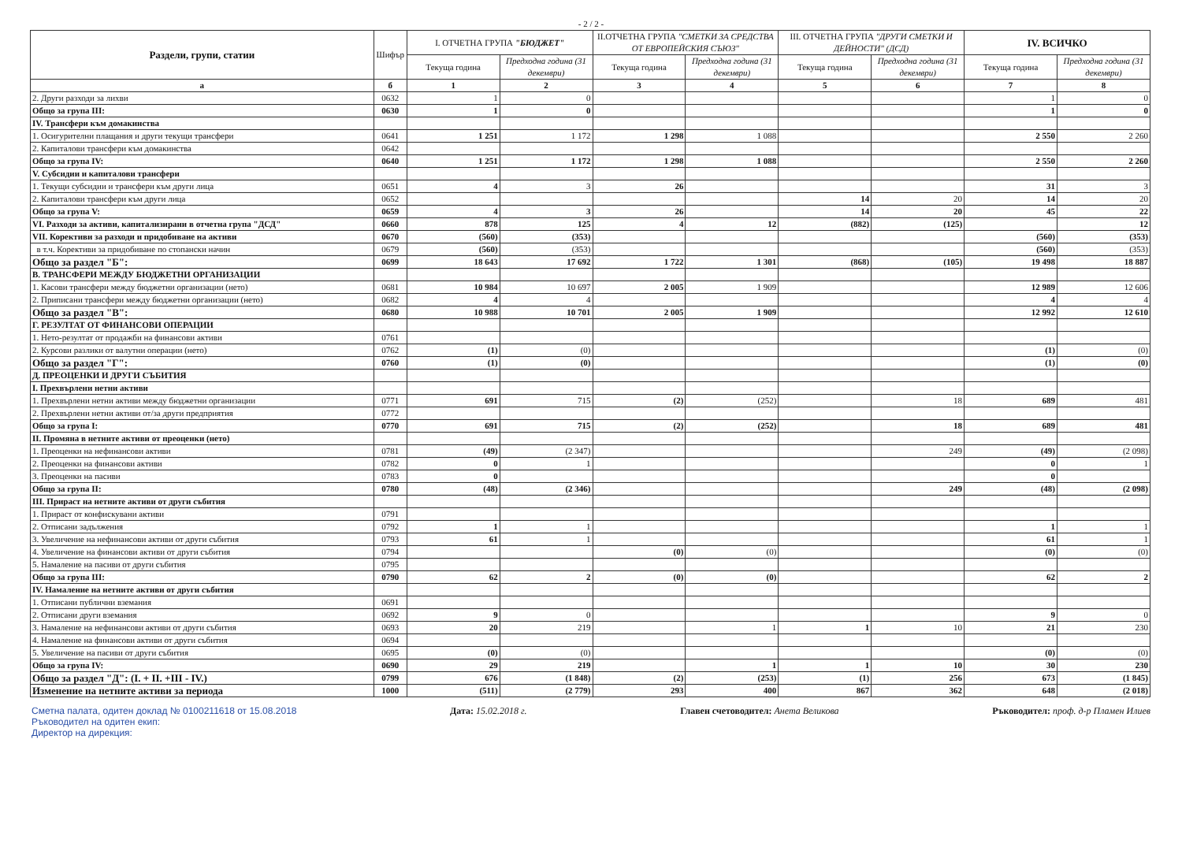- 2 / 2 -
| Раздели, групи, статии | Шифър | I. ОТЧЕТНА ГРУПА "БЮДЖЕТ" | | II.ОТЧЕТНА ГРУПА "СМЕТКИ ЗА СРЕДСТВА ОТ ЕВРОПЕЙСКИЯ СЪЮЗ" | | III. ОТЧЕТНА ГРУПА "ДРУГИ СМЕТКИ И ДЕЙНОСТИ" (ДСД) | | IV. ВСИЧКО | |
| --- | --- | --- | --- | --- | --- | --- | --- | --- | --- |
| | | Текуща година | Предходна година (31 декември) | Текуща година | Предходна година (31 декември) | Текуща година | Предходна година (31 декември) | Текуща година | Предходна година (31 декември) |
| а | б | 1 | 2 | 3 | 4 | 5 | 6 | 7 | 8 |
| 2. Други разходи за лихви | 0632 | 1 | 0 | | | | | 1 | 0 |
| Общо за група III: | 0630 | 1 | 0 | | | | | 1 | 0 |
| IV. Трансфери към домакинства | | | | | | | | | |
| 1. Осигурителни плащания и други текущи трансфери | 0641 | 1 251 | 1 172 | 1 298 | 1 088 | | | 2 550 | 2 260 |
| 2. Капиталови трансфери към домакинства | 0642 | | | | | | | | |
| Общо за група IV: | 0640 | 1 251 | 1 172 | 1 298 | 1 088 | | | 2 550 | 2 260 |
| V. Субсидии и капиталови трансфери | | | | | | | | | |
| 1. Текущи субсидии и трансфери към други лица | 0651 | 4 | 3 | 26 | | | | 31 | 3 |
| 2. Капиталови трансфери към други лица | 0652 | | | | | 14 | 20 | 14 | 20 |
| Общо за група V: | 0659 | 4 | 3 | 26 | | 14 | 20 | 45 | 22 |
| VI. Разходи за активи, капитализирани в отчетна група "ДСД" | 0660 | 878 | 125 | 4 | 12 | (882) | (125) | | 12 |
| VII. Корективи за разходи и придобиване на активи | 0670 | (560) | (353) | | | | | (560) | (353) |
| в т.ч. Корективи за придобиване по стопански начин | 0679 | (560) | (353) | | | | | (560) | (353) |
| Общо за раздел "Б": | 0699 | 18 643 | 17 692 | 1 722 | 1 301 | (868) | (105) | 19 498 | 18 887 |
| В. ТРАНСФЕРИ МЕЖДУ БЮДЖЕТНИ ОРГАНИЗАЦИИ | | | | | | | | | |
| 1. Касови трансфери между бюджетни организации (нето) | 0681 | 10 984 | 10 697 | 2 005 | 1 909 | | | 12 989 | 12 606 |
| 2. Приписани трансфери между бюджетни организации (нето) | 0682 | 4 | 4 | | | | | 4 | 4 |
| Общо за раздел "В": | 0680 | 10 988 | 10 701 | 2 005 | 1 909 | | | 12 992 | 12 610 |
| Г. РЕЗУЛТАТ ОТ ФИНАНСОВИ ОПЕРАЦИИ | | | | | | | | | |
| 1. Нето-резултат от продажби на финансови активи | 0761 | | | | | | | | |
| 2. Курсови разлики от валутни операции (нето) | 0762 | (1) | (0) | | | | | (1) | (0) |
| Общо за раздел "Г": | 0760 | (1) | (0) | | | | | (1) | (0) |
| Д. ПРЕОЦЕНКИ И ДРУГИ СЪБИТИЯ | | | | | | | | | |
| I. Прехвърлени нетни активи | | | | | | | | | |
| 1. Прехвърлени нетни активи между бюджетни организации | 0771 | 691 | 715 | (2) | (252) | | 18 | 689 | 481 |
| 2. Прехвърлени нетни активи от/за други предприятия | 0772 | | | | | | | | |
| Общо за група I: | 0770 | 691 | 715 | (2) | (252) | | 18 | 689 | 481 |
| II. Промяна в нетните активи от преоценки (нето) | | | | | | | | | |
| 1. Преоценки на нефинансови активи | 0781 | (49) | (2 347) | | | | 249 | (49) | (2 098) |
| 2. Преоценки на финансови активи | 0782 | 0 | 1 | | | | | 0 | 1 |
| 3. Преоценки на пасиви | 0783 | 0 | | | | | | 0 | |
| Общо за група II: | 0780 | (48) | (2 346) | | | | 249 | (48) | (2 098) |
| III. Прираст на нетните активи от други събития | | | | | | | | | |
| 1. Прираст от конфискувани активи | 0791 | | | | | | | | |
| 2. Отписани задължения | 0792 | 1 | 1 | | | | | 1 | 1 |
| 3. Увеличение на нефинансови активи от други събития | 0793 | 61 | 1 | | | | | 61 | 1 |
| 4. Увеличение на финансови активи от други събития | 0794 | | | (0) | (0) | | | (0) | (0) |
| 5. Намаление на пасиви от други събития | 0795 | | | | | | | | |
| Общо за група III: | 0790 | 62 | 2 | (0) | (0) | | | 62 | 2 |
| IV. Намаление на нетните активи от други събития | | | | | | | | | |
| 1. Отписани публични вземания | 0691 | | | | | | | | |
| 2. Отписани други вземания | 0692 | 9 | 0 | | | | | 9 | 0 |
| 3. Намаление на нефинансови активи от други събития | 0693 | 20 | 219 | | 1 | 1 | 10 | 21 | 230 |
| 4. Намаление на финансови активи от други събития | 0694 | | | | | | | | |
| 5. Увеличение на пасиви от други събития | 0695 | (0) | (0) | | | | | (0) | (0) |
| Общо за група IV: | 0690 | 29 | 219 | | 1 | 1 | 10 | 30 | 230 |
| Общо за раздел "Д": (I. + II. +III - IV.) | 0799 | 676 | (1 848) | (2) | (253) | (1) | 256 | 673 | (1 845) |
| Изменение на нетните активи за периода | 1000 | (511) | (2 779) | 293 | 400 | 867 | 362 | 648 | (2 018) |
Сметна палата, одитен доклад № 0100211618 от 15.08.2018
Ръководител на одитен екип:
Директор на дирекция:
Дата: 15.02.2018 г. Главен счетоводител: Анета Великова
Ръководител: проф. д-р Пламен Илиев